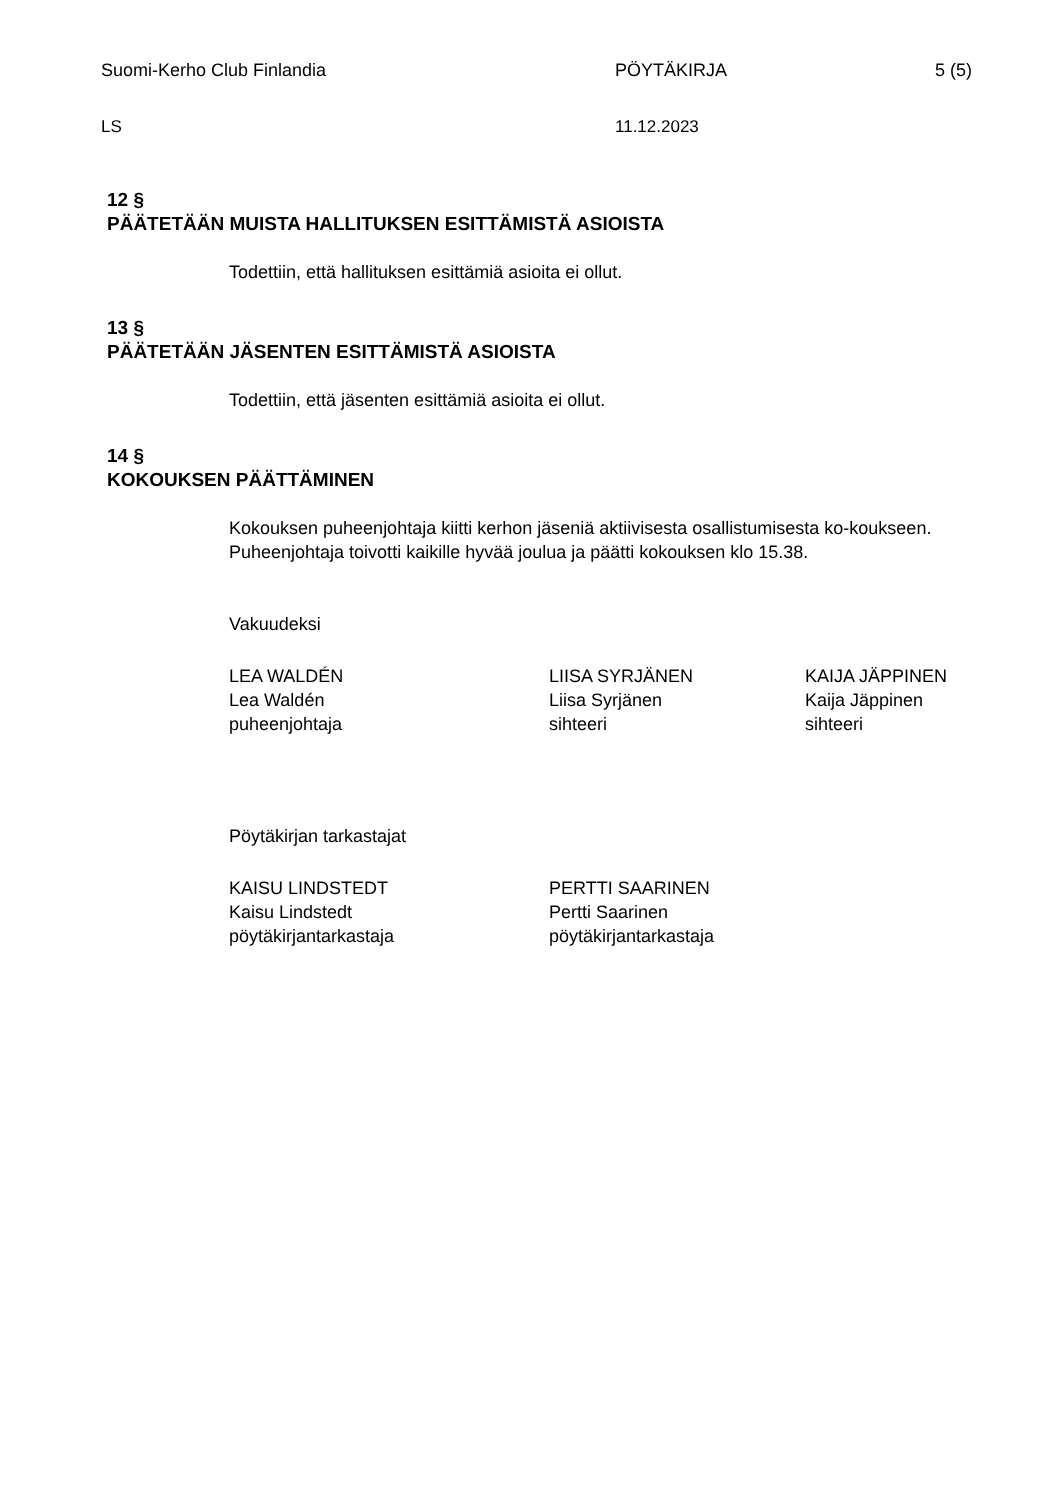Suomi-Kerho Club Finlandia PÖYTÄKIRJA 5 (5)
LS 11.12.2023
12 §
PÄÄTETÄÄN MUISTA HALLITUKSEN ESITTÄMISTÄ ASIOISTA
Todettiin, että hallituksen esittämiä asioita ei ollut.
13 §
PÄÄTETÄÄN JÄSENTEN ESITTÄMISTÄ ASIOISTA
Todettiin, että jäsenten esittämiä asioita ei ollut.
14 §
KOKOUKSEN PÄÄTTÄMINEN
Kokouksen puheenjohtaja kiitti kerhon jäseniä aktiivisesta osallistumisesta ko-koukseen. Puheenjohtaja toivotti kaikille hyvää joulua ja päätti kokouksen klo 15.38.
Vakuudeksi
LEA WALDÉN
Lea Waldén
puheenjohtaja
LIISA SYRJÄNEN
Liisa Syrjänen
sihteeri
KAIJA JÄPPINEN
Kaija Jäppinen
sihteeri
Pöytäkirjan tarkastajat
KAISU LINDSTEDT
Kaisu Lindstedt
pöytäkirjantarkastaja
PERTTI SAARINEN
Pertti Saarinen
pöytäkirjantarkastaja